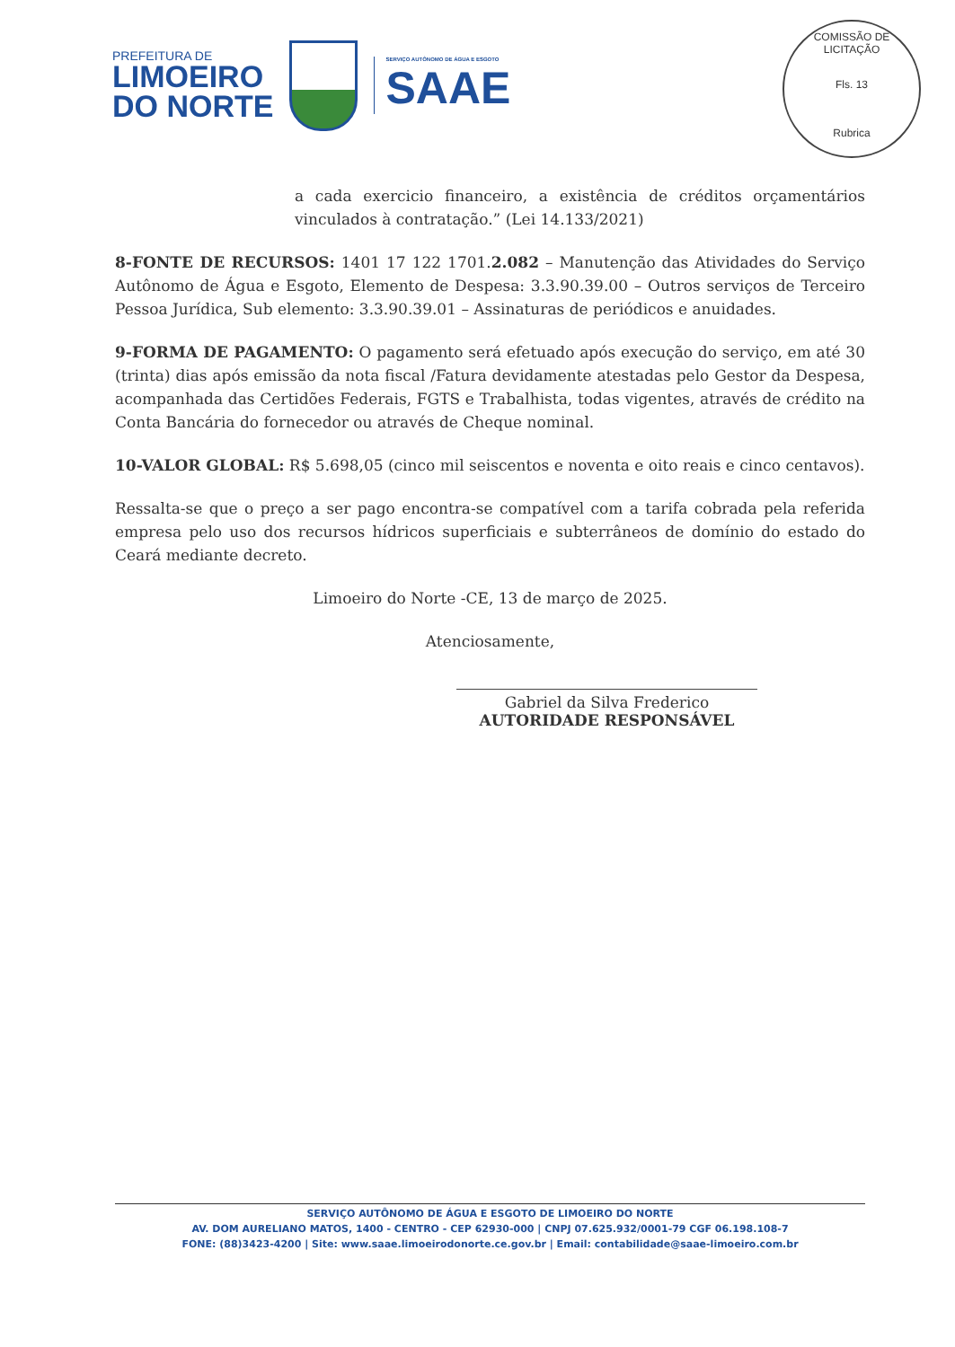PREFEITURA DE
LIMOEIRO
DO NORTE
SERVIÇO AUTÔNOMO DE ÁGUA E ESGOTO
SAAE
COMISSÃO DE LICITAÇÃO
Fls. 13
Rubrica
a cada exercicio financeiro, a existência de créditos orçamentários vinculados à contratação.” (Lei 14.133/2021)
8-FONTE DE RECURSOS: 1401 17 122 1701.2.082 – Manutenção das Atividades do Serviço Autônomo de Água e Esgoto, Elemento de Despesa: 3.3.90.39.00 – Outros serviços de Terceiro Pessoa Jurídica, Sub elemento: 3.3.90.39.01 – Assinaturas de periódicos e anuidades.
9-FORMA DE PAGAMENTO: O pagamento será efetuado após execução do serviço, em até 30 (trinta) dias após emissão da nota fiscal /Fatura devidamente atestadas pelo Gestor da Despesa, acompanhada das Certidões Federais, FGTS e Trabalhista, todas vigentes, através de crédito na Conta Bancária do fornecedor ou através de Cheque nominal.
10-VALOR GLOBAL: R$ 5.698,05 (cinco mil seiscentos e noventa e oito reais e cinco centavos).
Ressalta-se que o preço a ser pago encontra-se compatível com a tarifa cobrada pela referida empresa pelo uso dos recursos hídricos superficiais e subterrâneos de domínio do estado do Ceará mediante decreto.
Limoeiro do Norte -CE, 13 de março de 2025.
Atenciosamente,
Gabriel da Silva Frederico
AUTORIDADE RESPONSÁVEL
SERVIÇO AUTÔNOMO DE ÁGUA E ESGOTO DE LIMOEIRO DO NORTE
AV. DOM AURELIANO MATOS, 1400 - CENTRO - CEP 62930-000 | CNPJ 07.625.932/0001-79 CGF 06.198.108-7
FONE: (88)3423-4200 | Site: www.saae.limoeirodonorte.ce.gov.br | Email: contabilidade@saae-limoeiro.com.br